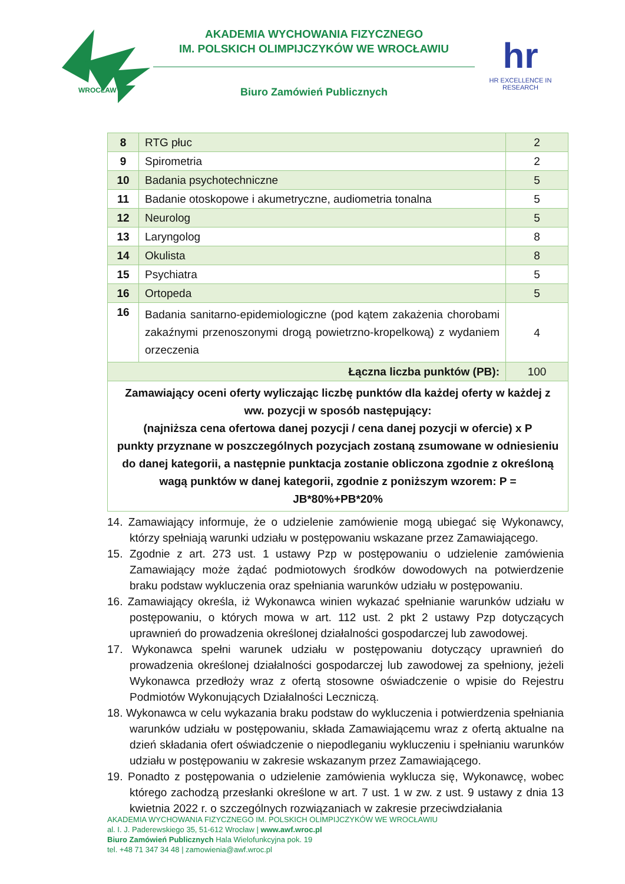WROCŁAW
AKADEMIA WYCHOWANIA FIZYCZNEGO
IM. POLSKICH OLIMPIJCZYKÓW WE WROCŁAWIU
Biuro Zamówień Publicznych
hr
HR EXCELLENCE IN RESEARCH
| 8 | RTG płuc | 2 |
| 9 | Spirometria | 2 |
| 10 | Badania psychotechniczne | 5 |
| 11 | Badanie otoskopowe i akumetryczne, audiometria tonalna | 5 |
| 12 | Neurolog | 5 |
| 13 | Laryngolog | 8 |
| 14 | Okulista | 8 |
| 15 | Psychiatra | 5 |
| 16 | Ortopeda | 5 |
| 16 | Badania sanitarno-epidemiologiczne (pod kątem zakażenia chorobami zakaźnymi przenoszonymi drogą powietrzno-kropelkową) z wydaniem orzeczenia | 4 |
| Łączna liczba punktów (PB): | | 100 |
| Zamawiający oceni oferty wyliczając liczbę punktów dla każdej oferty w każdej z ww. pozycji w sposób następujący: (najniższa cena ofertowa danej pozycji / cena danej pozycji w ofercie) x P punkty przyznane w poszczególnych pozycjach zostaną zsumowane w odniesieniu do danej kategorii, a następnie punktacja zostanie obliczona zgodnie z określoną wagą punktów w danej kategorii, zgodnie z poniższym wzorem: P = JB*80%+PB*20% | | |
14. Zamawiający informuje, że o udzielenie zamówienie mogą ubiegać się Wykonawcy, którzy spełniają warunki udziału w postępowaniu wskazane przez Zamawiającego.
15. Zgodnie z art. 273 ust. 1 ustawy Pzp w postępowaniu o udzielenie zamówienia Zamawiający może żądać podmiotowych środków dowodowych na potwierdzenie braku podstaw wykluczenia oraz spełniania warunków udziału w postępowaniu.
16. Zamawiający określa, iż Wykonawca winien wykazać spełnianie warunków udziału w postępowaniu, o których mowa w art. 112 ust. 2 pkt 2 ustawy Pzp dotyczących uprawnień do prowadzenia określonej działalności gospodarczej lub zawodowej.
17. Wykonawca spełni warunek udziału w postępowaniu dotyczący uprawnień do prowadzenia określonej działalności gospodarczej lub zawodowej za spełniony, jeżeli Wykonawca przedłoży wraz z ofertą stosowne oświadczenie o wpisie do Rejestru Podmiotów Wykonujących Działalności Leczniczą.
18. Wykonawca w celu wykazania braku podstaw do wykluczenia i potwierdzenia spełniania warunków udziału w postępowaniu, składa Zamawiającemu wraz z ofertą aktualne na dzień składania ofert oświadczenie o niepodleganiu wykluczeniu i spełnianiu warunków udziału w postępowaniu w zakresie wskazanym przez Zamawiającego.
19. Ponadto z postępowania o udzielenie zamówienia wyklucza się, Wykonawcę, wobec którego zachodzą przesłanki określone w art. 7 ust. 1 w zw. z ust. 9 ustawy z dnia 13 kwietnia 2022 r. o szczególnych rozwiązaniach w zakresie przeciwdziałania
AKADEMIA WYCHOWANIA FIZYCZNEGO IM. POLSKICH OLIMPIJCZYKÓW WE WROCŁAWIU
al. I. J. Paderewskiego 35, 51-612 Wrocław | www.awf.wroc.pl
Biuro Zamówień Publicznych Hala Wielofunkcyjna pok. 19
tel. +48 71 347 34 48 | zamowienia@awf.wroc.pl